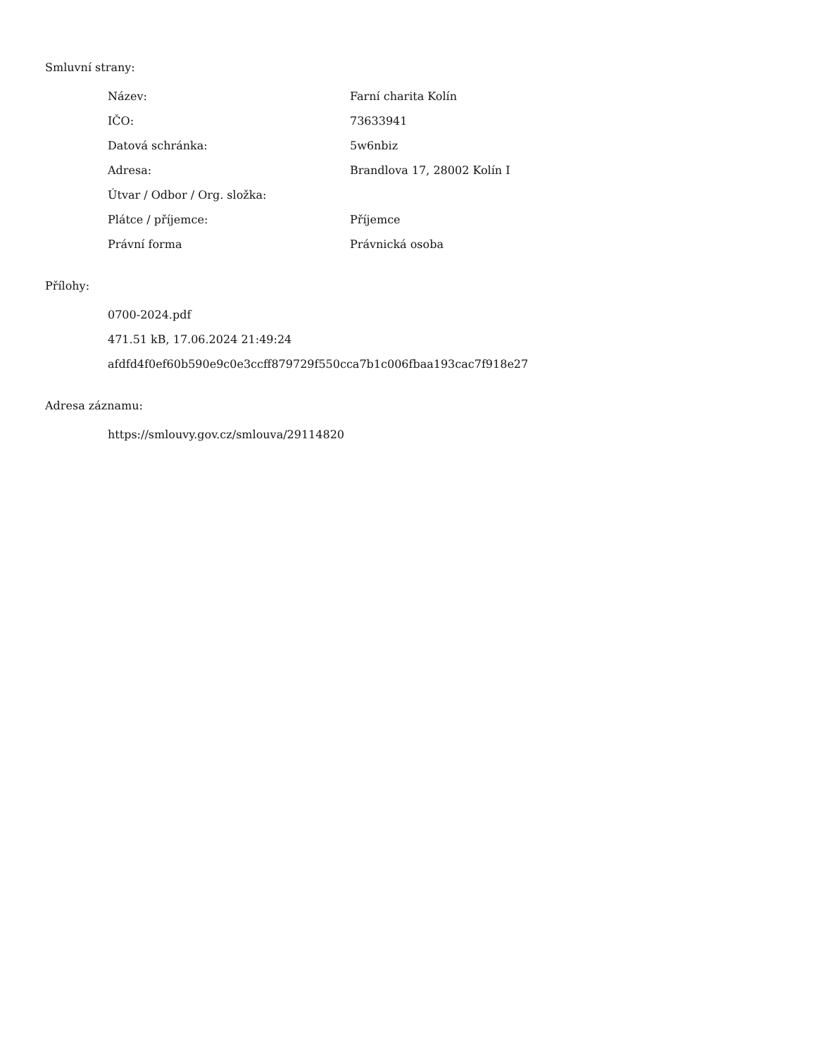Smluvní strany:
| Název: | Farní charita Kolín |
| IČO: | 73633941 |
| Datová schránka: | 5w6nbiz |
| Adresa: | Brandlova 17, 28002 Kolín I |
| Útvar / Odbor / Org. složka: | |
| Plátce / příjemce: | Příjemce |
| Právní forma | Právnická osoba |
Přílohy:
0700-2024.pdf
471.51 kB, 17.06.2024 21:49:24
afdfd4f0ef60b590e9c0e3ccff879729f550cca7b1c006fbaa193cac7f918e27
Adresa záznamu:
https://smlouvy.gov.cz/smlouva/29114820